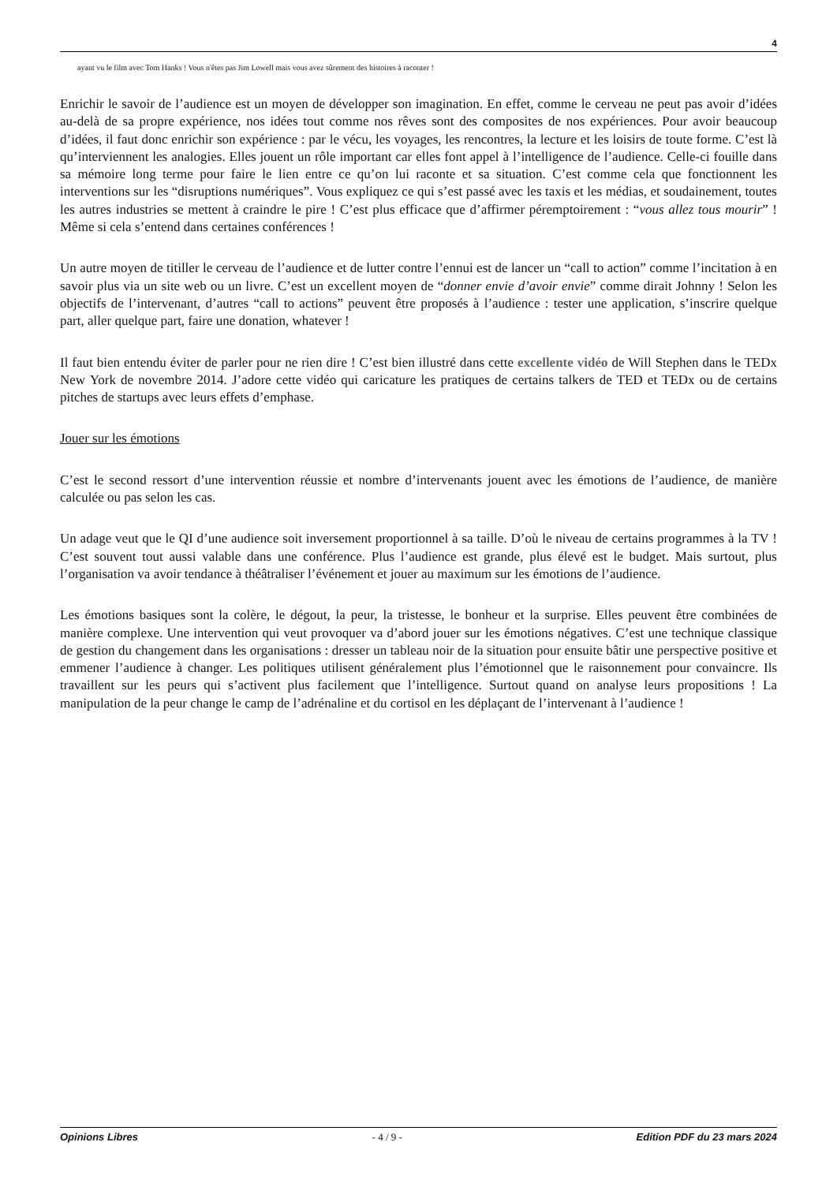4
ayant vu le film avec Tom Hanks ! Vous n'êtes pas Jim Lowell mais vous avez sûrement des histoires à raconter !
Enrichir le savoir de l’audience est un moyen de développer son imagination. En effet, comme le cerveau ne peut pas avoir d’idées au-delà de sa propre expérience, nos idées tout comme nos rêves sont des composites de nos expériences. Pour avoir beaucoup d’idées, il faut donc enrichir son expérience : par le vécu, les voyages, les rencontres, la lecture et les loisirs de toute forme. C’est là qu’interviennent les analogies. Elles jouent un rôle important car elles font appel à l’intelligence de l’audience. Celle-ci fouille dans sa mémoire long terme pour faire le lien entre ce qu’on lui raconte et sa situation. C’est comme cela que fonctionnent les interventions sur les “disruptions numériques”. Vous expliquez ce qui s’est passé avec les taxis et les médias, et soudainement, toutes les autres industries se mettent à craindre le pire ! C’est plus efficace que d’affirmer péremptoirement : “vous allez tous mourir” ! Même si cela s’entend dans certaines conférences !
Un autre moyen de titiller le cerveau de l’audience et de lutter contre l’ennui est de lancer un “call to action” comme l’incitation à en savoir plus via un site web ou un livre. C’est un excellent moyen de “donner envie d’avoir envie” comme dirait Johnny ! Selon les objectifs de l’intervenant, d’autres “call to actions” peuvent être proposés à l’audience : tester une application, s’inscrire quelque part, aller quelque part, faire une donation, whatever !
Il faut bien entendu éviter de parler pour ne rien dire ! C’est bien illustré dans cette excellente vidéo de Will Stephen dans le TEDx New York de novembre 2014. J’adore cette vidéo qui caricature les pratiques de certains talkers de TED et TEDx ou de certains pitches de startups avec leurs effets d’emphase.
Jouer sur les émotions
C’est le second ressort d’une intervention réussie et nombre d’intervenants jouent avec les émotions de l’audience, de manière calculée ou pas selon les cas.
Un adage veut que le QI d’une audience soit inversement proportionnel à sa taille. D’où le niveau de certains programmes à la TV ! C’est souvent tout aussi valable dans une conférence. Plus l’audience est grande, plus élevé est le budget. Mais surtout, plus l’organisation va avoir tendance à théâtraliser l’événement et jouer au maximum sur les émotions de l’audience.
Les émotions basiques sont la colère, le dégout, la peur, la tristesse, le bonheur et la surprise. Elles peuvent être combinées de manière complexe. Une intervention qui veut provoquer va d’abord jouer sur les émotions négatives. C’est une technique classique de gestion du changement dans les organisations : dresser un tableau noir de la situation pour ensuite bâtir une perspective positive et emmener l’audience à changer. Les politiques utilisent généralement plus l’émotionnel que le raisonnement pour convaincre. Ils travaillent sur les peurs qui s’activent plus facilement que l’intelligence. Surtout quand on analyse leurs propositions ! La manipulation de la peur change le camp de l’adrénaline et du cortisol en les déplaçant de l’intervenant à l’audience !
Opinions Libres - 4 / 9 - Edition PDF du 23 mars 2024